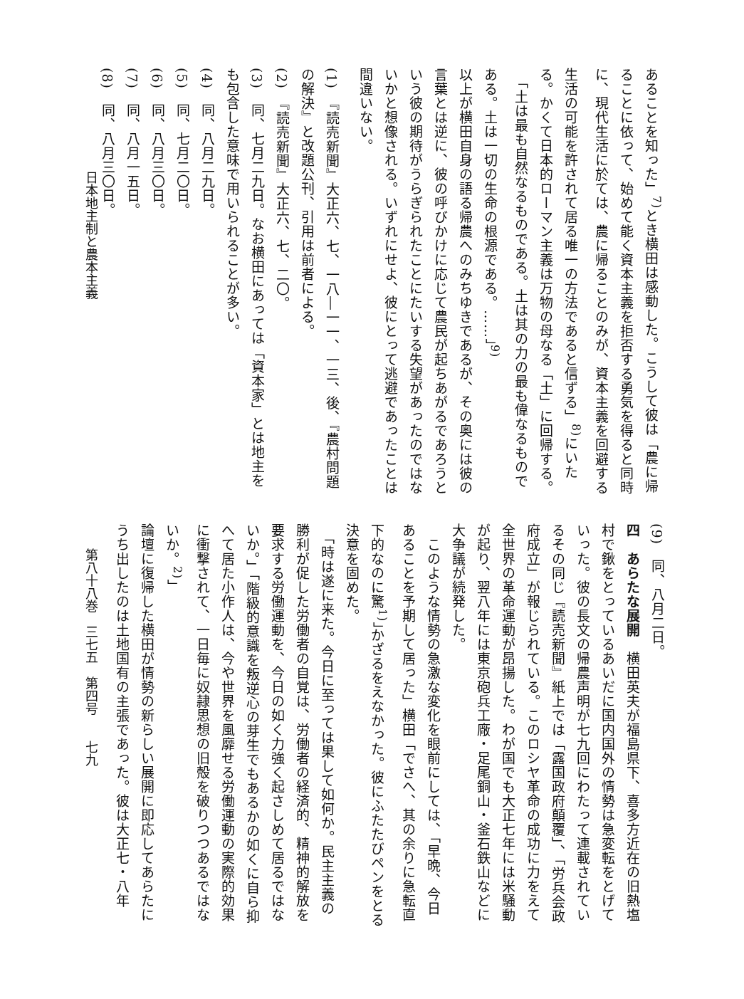あることを知った」<sup>7)</sup>とき横田は感動した。こうして彼は「農に帰ることに依って、始めて能く資本主義を拒否する勇気を得ると同時に、現代生活に於ては、農に帰ることのみが、資本主義を回避する生活の可能を許されて居る唯一の方法であると信ずる」<sup>8)</sup>にいたる。かくて日本的ローマン主義は万物の母なる「土」に回帰する。
　「土は最も自然なるものである。土は其の力の最も偉なるものである。土は一切の生命の根源である。……」<sup>9)</sup>
以上が横田自身の語る帰農へのみちゆきであるが、その奥には彼の言葉とは逆に、彼の呼びかけに応じて農民が起ちあがるであろうという彼の期待がうらぎられたことにたいする失望があったのではないかと想像される。いずれにせよ、彼にとって逃避であったことは間違いない。
(1)　『読売新聞』大正六、七、一八―一一、一三、後、『農村問題の解決』と改題公刊、引用は前者による。
(2)　『読売新聞』大正六、七、二〇。
(3)　同、七月二九日。なお横田にあっては「資本家」とは地主をも包含した意味で用いられることが多い。
(4)　同、八月二九日。
(5)　同、七月二〇日。
(6)　同、八月三〇日。
(7)　同、八月一五日。
(8)　同、八月三〇日。
日本地主制と農本主義
(9)　同、八月二日。
四　あらたな展開　横田英夫が福島県下、喜多方近在の旧熱塩村で鍬をとっているあいだに国内国外の情勢は急変転をとげていった。彼の長文の帰農声明が七九回にわたって連載されているその同じ『読売新聞』紙上では「露国政府顛覆」、「労兵会政府成立」が報じられている。このロシヤ革命の成功に力をえて全世界の革命運動が昂揚した。わが国でも大正七年には米騒動が起り、翌八年には東京砲兵工廠・足尾銅山・釜石鉄山などに大争議が続発した。
　このような情勢の急激な変化を眼前にしては、「早晩、今日あることを予期して居った」横田「でさへ、其の余りに急転直下的なのに驚<sup>1)</sup>」かざるをえなかった。彼にふたたびペンをとる決意を固めた。
　「時は遂に来た。今日に至っては果して如何か。民主主義の勝利が促した労働者の自覚は、労働者の経済的、精神的解放を要求する労働運動を、今日の如く力強く起さしめて居るではないか。」「階級的意識を叛逆心の芽生でもあるかの如くに自ら抑へて居た小作人は、今や世界を風靡せる労働運動の実際的効果に衝撃されて、一日毎に奴隷思想の旧殻を破りつつあるではないか。<sup>2)</sup>」
論壇に復帰した横田が情勢の新らしい展開に即応してあらたにうち出したのは土地国有の主張であった。彼は大正七・八年
第八十八巻　三七五　第四号　　七九